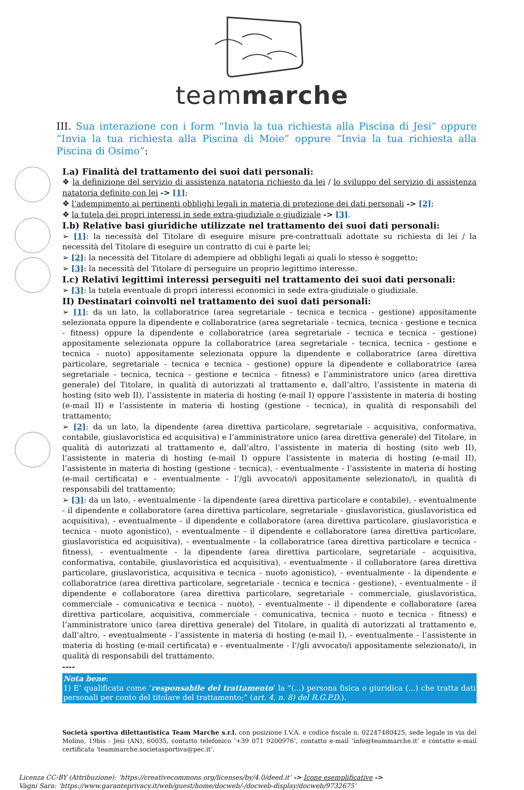teammarche
III. Sua interazione con i form “Invia la tua richiesta alla Piscina di Jesi” oppure “Invia la tua richiesta alla Piscina di Moie” oppure “Invia la tua richiesta alla Piscina di Osimo”:
I.a) Finalità del trattamento dei suoi dati personali:
❖ la definizione del servizio di assistenza natatoria richiesto da lei / lo sviluppo del servizio di assistenza natatoria definito con lei -> [1];
❖ l’adempimento ai pertinenti obblighi legali in materia di protezione dei dati personali -> [2];
❖ la tutela dei propri interessi in sede extra-giudiziale o giudiziale -> [3].
I.b) Relative basi giuridiche utilizzate nel trattamento dei suoi dati personali:
➢ [1]: la necessità del Titolare di eseguire misure pre-contrattuali adottate su richiesta di lei / la necessità del Titolare di eseguire un contratto di cui è parte lei;
➢ [2]: la necessità del Titolare di adempiere ad obblighi legali ai quali lo stesso è soggetto;
➢ [3]: la necessità del Titolare di perseguire un proprio legittimo interesse.
I.c) Relativi legittimi interessi perseguiti nel trattamento dei suoi dati personali:
➢ [3]: la tutela eventuale di propri interessi economici in sede extra-giudiziale o giudiziale.
II) Destinatari coinvolti nel trattamento dei suoi dati personali:
➢ [1]: da un lato, la collaboratrice (area segretariale - tecnica e tecnica - gestione) appositamente selezionata oppure la dipendente e collaboratrice (area segretariale - tecnica, tecnica - gestione e tecnica - fitness) oppure la dipendente e collaboratrice (area segretariale - tecnica e tecnica - gestione) appositamente selezionata oppure la collaboratrice (area segretariale - tecnica, tecnica - gestione e tecnica - nuoto) appositamente selezionata oppure la dipendente e collaboratrice (area direttiva particolare, segretariale - tecnica e tecnica - gestione) oppure la dipendente e collaboratrice (area segretariale - tecnica, tecnica - gestione e tecnica - fitness) e l’amministratore unico (area direttiva generale) del Titolare, in qualità di autorizzati al trattamento e, dall’altro, l’assistente in materia di hosting (sito web II), l’assistente in materia di hosting (e-mail I) oppure l’assistente in materia di hosting (e-mail II) e l’assistente in materia di hosting (gestione - tecnica), in qualità di responsabili del trattamento;
➢ [2]: da un lato, la dipendente (area direttiva particolare, segretariale - acquisitiva, conformativa, contabile, giuslavoristica ed acquisitiva) e l’amministratore unico (area direttiva generale) del Titolare, in qualità di autorizzati al trattamento e, dall’altro, l’assistente in materia di hosting (sito web II), l’assistente in materia di hosting (e-mail I) oppure l’assistente in materia di hosting (e-mail II), l’assistente in materia di hosting (gestione - tecnica), - eventualmente - l’assistente in materia di hosting (e-mail certificata) e - eventualmente - l’/gli avvocato/i appositamente selezionato/i, in qualità di responsabili del trattamento;
➢ [3]: da un lato, - eventualmente - la dipendente (area direttiva particolare e contabile), - eventualmente - il dipendente e collaboratore (area direttiva particolare, segretariale - giuslavoristica, giuslavoristica ed acquisitiva), - eventualmente - il dipendente e collaboratore (area direttiva particolare, giuslavoristica e tecnica - nuoto agonistico), - eventualmente - il dipendente e collaboratore (area direttiva particolare, giuslavoristica ed acquisitiva), - eventualmente - la collaboratrice (area direttiva particolare e tecnica - fitness), - eventualmente - la dipendente (area direttiva particolare, segretariale - acquisitiva, conformativa, contabile, giuslavoristica ed acquisitiva), - eventualmente - il collaboratore (area direttiva particolare, giuslavoristica, acquisitiva e tecnica - nuoto agonistico), - eventualmente - la dipendente e collaboratrice (area direttiva particolare, segretariale - tecnica e tecnica - gestione), - eventualmente - il dipendente e collaboratore (area direttiva particolare, segretariale - commerciale, giuslavoristica, commerciale - comunicativa e tecnica - nuoto), - eventualmente - il dipendente e collaboratore (area direttiva particolare, acquisitiva, commerciale - comunicativa, tecnica - nuoto e tecnica - fitness) e l’amministratore unico (area direttiva generale) del Titolare, in qualità di autorizzati al trattamento e, dall’altro, - eventualmente - l’assistente in materia di hosting (e-mail I), - eventualmente - l’assistente in materia di hosting (e-mail certificata) e - eventualmente - l’/gli avvocato/i appositamente selezionato/i, in qualità di responsabili del trattamento.
----
Nota bene:
1) E’ qualificata come ‘responsabile del trattamento’ la “(...) persona fisica o giuridica (...) che tratta dati personali per conto del titolare del trattamento;” (art. 4, n. 8) del R.G.P.D.).
Società sportiva dilettantistica Team Marche s.r.l. con posizione I.V.A. e codice fiscale n. 02247480425, sede legale in via del Molino, 19bis - Jesi (AN), 60035, contatto telefonico ‘+39 071 9200976’, contatto e-mail ‘info@teammarche.it’ e contatto e-mail certificata ‘teammarche.societasportiva@pec.it’.
Licenza CC-BY (Attribuzione): ‘https://creativecommons.org/licenses/by/4.0/deed.it’ -> Icone esemplificative ->
Vagni Sara: ‘https://www.garanteprivacy.it/web/guest/home/docweb/-/docweb-display/docweb/9732675’